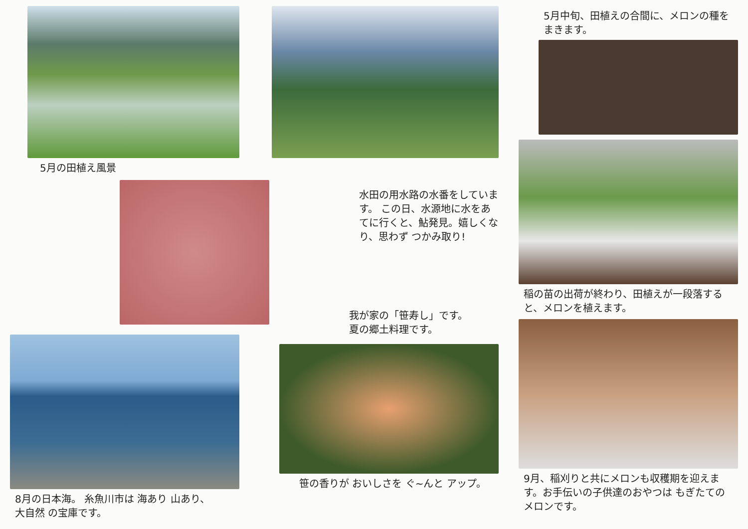5月の田植え風景
8月の日本海。 糸魚川市は 海あり 山あり、
大自然 の宝庫です。
水田の用水路の水番をしています。 この日、水源地に水をあてに行くと、鮎発見。嬉しくなり、思わず つかみ取り!
我が家の「笹寿し」です。
夏の郷土料理です。
笹の香りが おいしさを ぐ~んと アップ。
5月中旬、田植えの合間に、メロンの種をまきます。
稲の苗の出荷が終わり、田植えが一段落すると、メロンを植えます。
9月、稲刈りと共にメロンも収穫期を迎えます。お手伝いの子供達のおやつは もぎたてのメロンです。